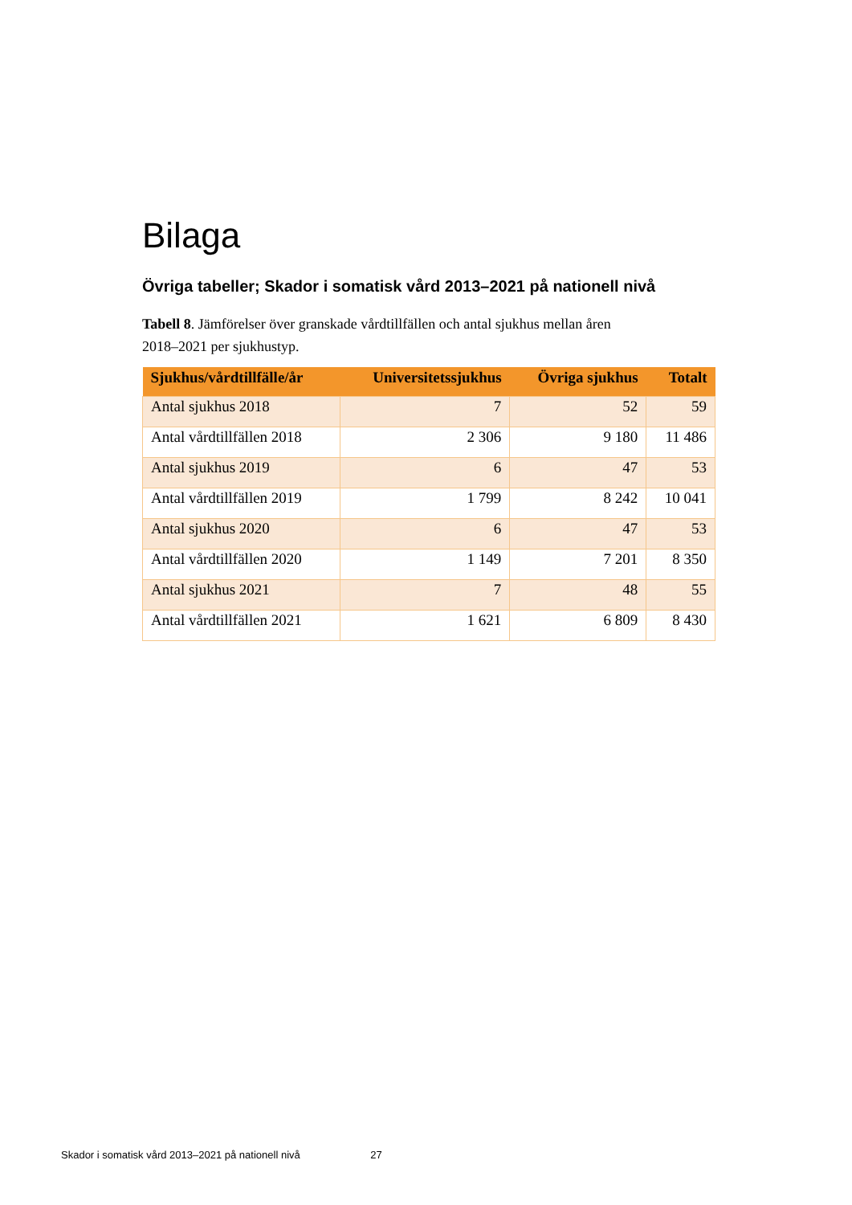Bilaga
Övriga tabeller; Skador i somatisk vård 2013–2021 på nationell nivå
Tabell 8. Jämförelser över granskade vårdtillfällen och antal sjukhus mellan åren 2018–2021 per sjukhustyp.
| Sjukhus/vårdtillfälle/år | Universitetssjukhus | Övriga sjukhus | Totalt |
| --- | --- | --- | --- |
| Antal sjukhus 2018 | 7 | 52 | 59 |
| Antal vårdtillfällen 2018 | 2 306 | 9 180 | 11 486 |
| Antal sjukhus 2019 | 6 | 47 | 53 |
| Antal vårdtillfällen 2019 | 1 799 | 8 242 | 10 041 |
| Antal sjukhus 2020 | 6 | 47 | 53 |
| Antal vårdtillfällen 2020 | 1 149 | 7 201 | 8 350 |
| Antal sjukhus 2021 | 7 | 48 | 55 |
| Antal vårdtillfällen 2021 | 1 621 | 6 809 | 8 430 |
Skador i somatisk vård 2013–2021 på nationell nivå 27